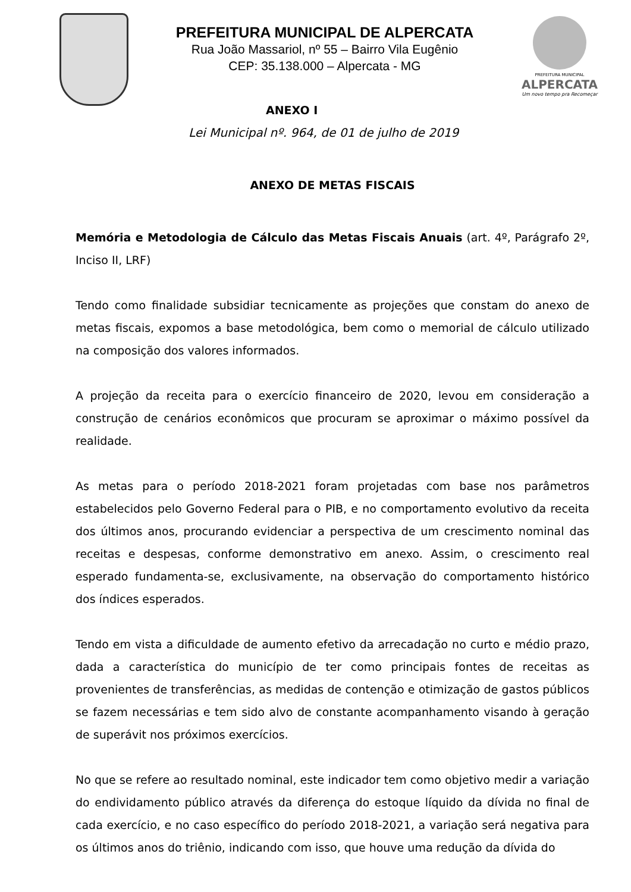PREFEITURA MUNICIPAL DE ALPERCATA
Rua João Massariol, nº 55 – Bairro Vila Eugênio
CEP: 35.138.000 – Alpercata - MG
PREFEITURA MUNICIPAL
ALPERCATA
Um novo tempo pra Recomeçar
ANEXO I
Lei Municipal nº. 964, de 01 de julho de 2019
ANEXO DE METAS FISCAIS
Memória e Metodologia de Cálculo das Metas Fiscais Anuais (art. 4º, Parágrafo 2º, Inciso II, LRF)
Tendo como finalidade subsidiar tecnicamente as projeções que constam do anexo de metas fiscais, expomos a base metodológica, bem como o memorial de cálculo utilizado na composição dos valores informados.
A projeção da receita para o exercício financeiro de 2020, levou em consideração a construção de cenários econômicos que procuram se aproximar o máximo possível da realidade.
As metas para o período 2018-2021 foram projetadas com base nos parâmetros estabelecidos pelo Governo Federal para o PIB, e no comportamento evolutivo da receita dos últimos anos, procurando evidenciar a perspectiva de um crescimento nominal das receitas e despesas, conforme demonstrativo em anexo. Assim, o crescimento real esperado fundamenta-se, exclusivamente, na observação do comportamento histórico dos índices esperados.
Tendo em vista a dificuldade de aumento efetivo da arrecadação no curto e médio prazo, dada a característica do município de ter como principais fontes de receitas as provenientes de transferências, as medidas de contenção e otimização de gastos públicos se fazem necessárias e tem sido alvo de constante acompanhamento visando à geração de superávit nos próximos exercícios.
No que se refere ao resultado nominal, este indicador tem como objetivo medir a variação do endividamento público através da diferença do estoque líquido da dívida no final de cada exercício, e no caso específico do período 2018-2021, a variação será negativa para os últimos anos do triênio, indicando com isso, que houve uma redução da dívida do